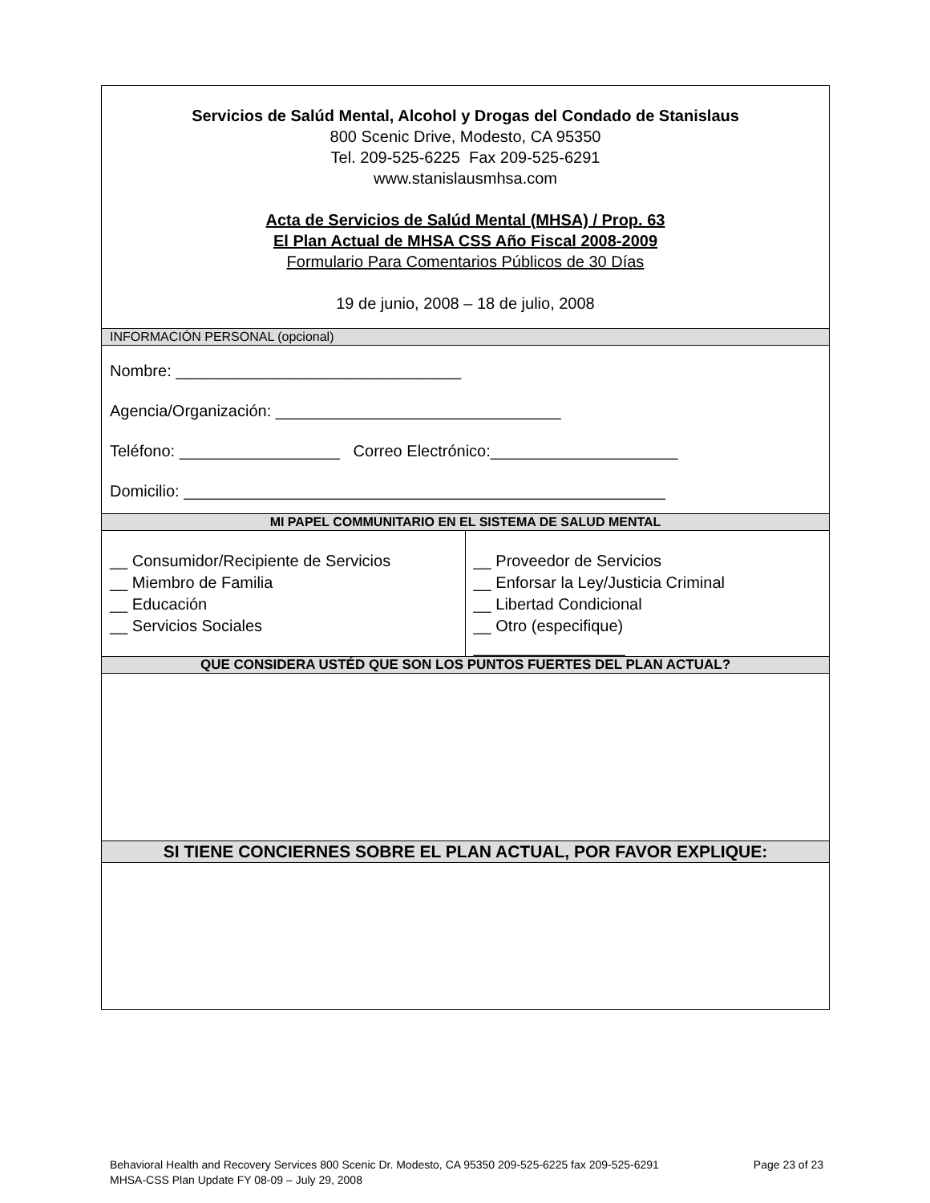Servicios de Salúd Mental, Alcohol y Drogas del Condado de Stanislaus
800 Scenic Drive, Modesto, CA 95350
Tel. 209-525-6225 Fax 209-525-6291
www.stanislausmhsa.com
Acta de Servicios de Salúd Mental (MHSA) / Prop. 63
El Plan Actual de MHSA CSS Año Fiscal 2008-2009
Formulario Para Comentarios Públicos de 30 Días
19 de junio, 2008 – 18 de julio, 2008
INFORMACIÓN PERSONAL (opcional)
Nombre: ________________________________
Agencia/Organización: ________________________________
Teléfono: __________________ Correo Electrónico:_____________________
Domicilio: ______________________________________________________
MI PAPEL COMMUNITARIO EN EL SISTEMA DE SALUD MENTAL
__ Consumidor/Recipiente de Servicios
__ Miembro de Familia
__ Educación
__ Servicios Sociales
__ Proveedor de Servicios
__ Enforsar la Ley/Justicia Criminal
__ Libertad Condicional
__ Otro (especifique)
_________________
QUE CONSIDERA USTÉD QUE SON LOS PUNTOS FUERTES DEL PLAN ACTUAL?
SI TIENE CONCIERNES SOBRE EL PLAN ACTUAL, POR FAVOR EXPLIQUE:
Behavioral Health and Recovery Services 800 Scenic Dr. Modesto, CA 95350 209-525-6225 fax 209-525-6291 Page 23 of 23
MHSA-CSS Plan Update FY 08-09 – July 29, 2008